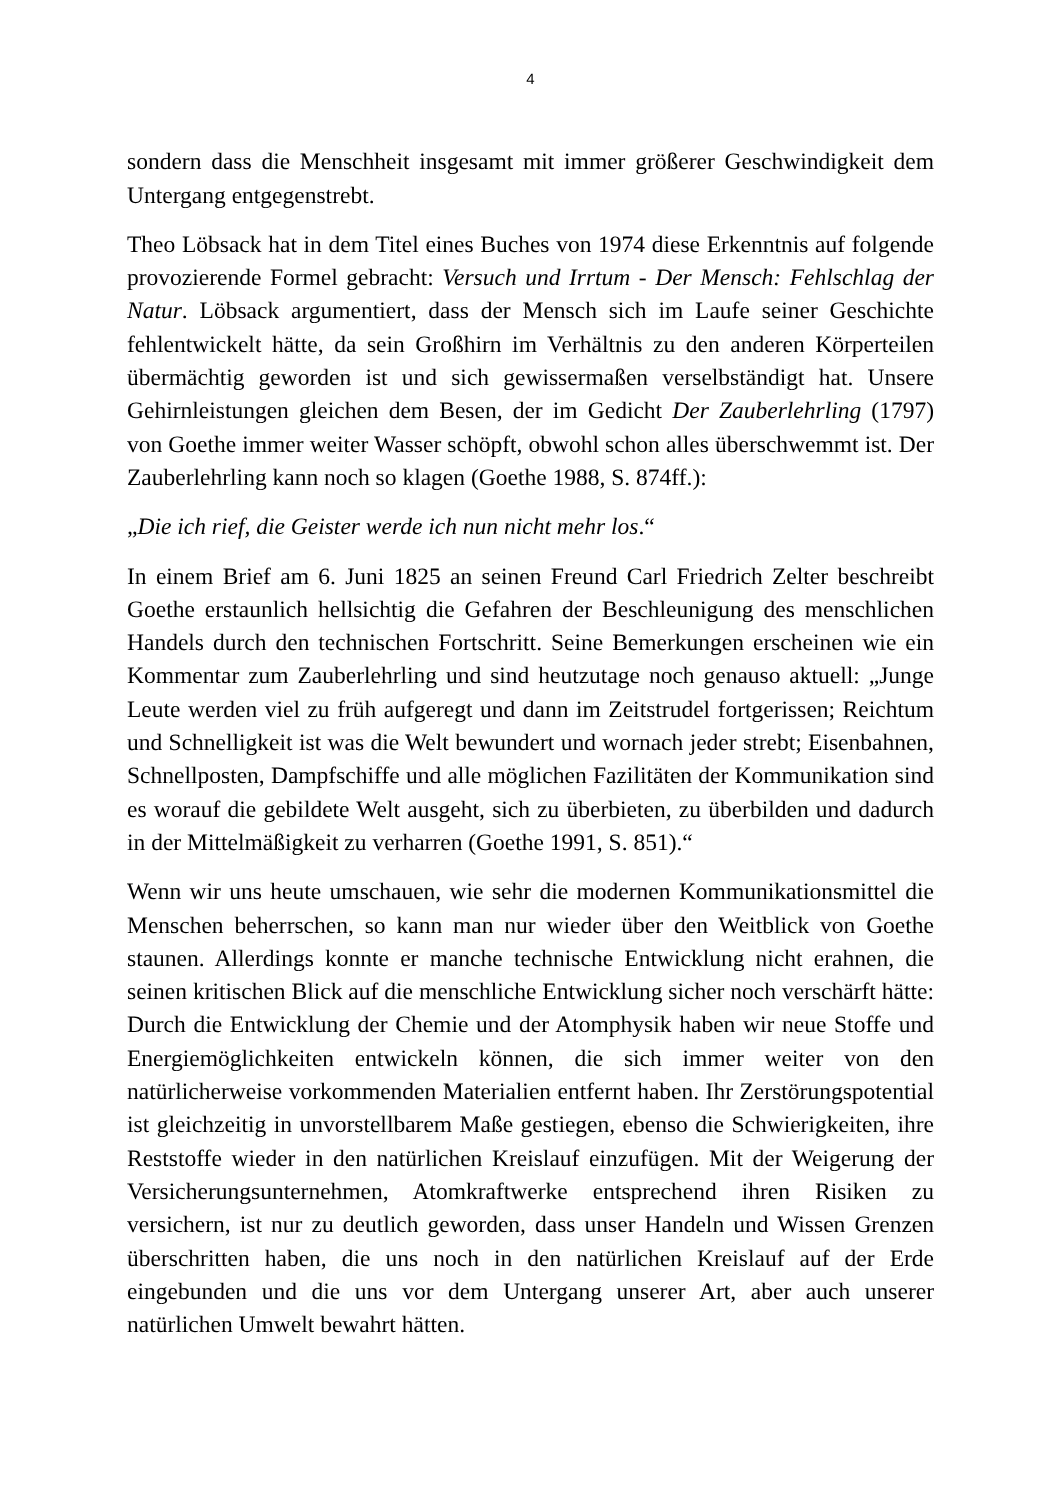4
sondern dass die Menschheit insgesamt mit immer größerer Geschwindigkeit dem Untergang entgegenstrebt.
Theo Löbsack hat in dem Titel eines Buches von 1974 diese Erkenntnis auf folgende provozierende Formel gebracht: Versuch und Irrtum - Der Mensch: Fehlschlag der Natur. Löbsack argumentiert, dass der Mensch sich im Laufe seiner Geschichte fehlentwickelt hätte, da sein Großhirn im Verhältnis zu den anderen Körperteilen übermächtig geworden ist und sich gewissermaßen verselbständigt hat. Unsere Gehirnleistungen gleichen dem Besen, der im Gedicht Der Zauberlehrling (1797) von Goethe immer weiter Wasser schöpft, obwohl schon alles überschwemmt ist. Der Zauberlehrling kann noch so klagen (Goethe 1988, S. 874ff.):
„Die ich rief, die Geister werde ich nun nicht mehr los.“
In einem Brief am 6. Juni 1825 an seinen Freund Carl Friedrich Zelter beschreibt Goethe erstaunlich hellsichtig die Gefahren der Beschleunigung des menschlichen Handels durch den technischen Fortschritt. Seine Bemerkungen erscheinen wie ein Kommentar zum Zauberlehrling und sind heutzutage noch genauso aktuell: „Junge Leute werden viel zu früh aufgeregt und dann im Zeitstrudel fortgerissen; Reichtum und Schnelligkeit ist was die Welt bewundert und wornach jeder strebt; Eisenbahnen, Schnellposten, Dampfschiffe und alle möglichen Fazilitäten der Kommunikation sind es worauf die gebildete Welt ausgeht, sich zu überbieten, zu überbilden und dadurch in der Mittelmäßigkeit zu verharren (Goethe 1991, S. 851).“
Wenn wir uns heute umschauen, wie sehr die modernen Kommunikationsmittel die Menschen beherrschen, so kann man nur wieder über den Weitblick von Goethe staunen. Allerdings konnte er manche technische Entwicklung nicht erahnen, die seinen kritischen Blick auf die menschliche Entwicklung sicher noch verschärft hätte: Durch die Entwicklung der Chemie und der Atomphysik haben wir neue Stoffe und Energiemöglichkeiten entwickeln können, die sich immer weiter von den natürlicherweise vorkommenden Materialien entfernt haben. Ihr Zerstörungspotential ist gleichzeitig in unvorstellbarem Maße gestiegen, ebenso die Schwierigkeiten, ihre Reststoffe wieder in den natürlichen Kreislauf einzufügen. Mit der Weigerung der Versicherungsunternehmen, Atomkraftwerke entsprechend ihren Risiken zu versichern, ist nur zu deutlich geworden, dass unser Handeln und Wissen Grenzen überschritten haben, die uns noch in den natürlichen Kreislauf auf der Erde eingebunden und die uns vor dem Untergang unserer Art, aber auch unserer natürlichen Umwelt bewahrt hätten.